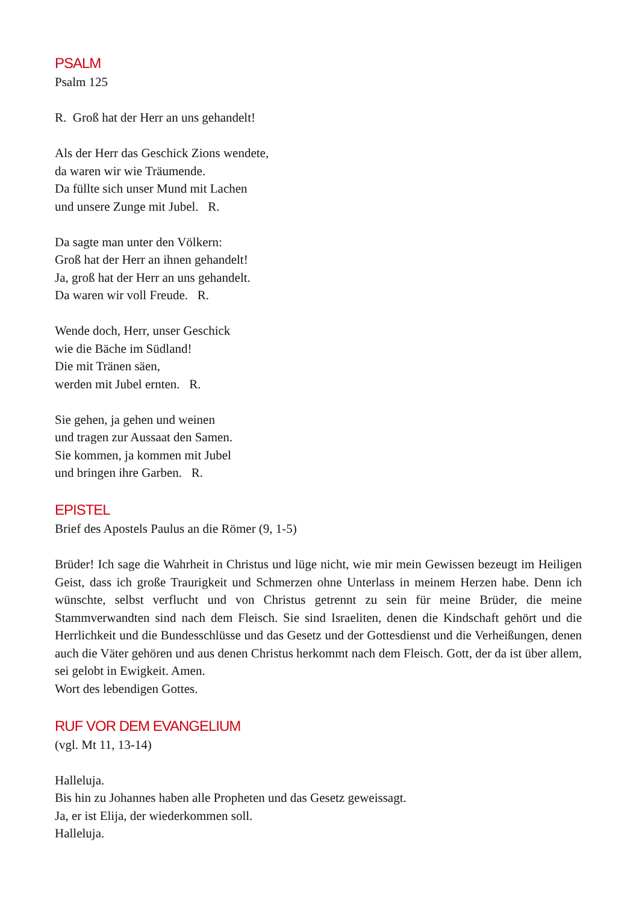PSALM
Psalm 125
R. Groß hat der Herr an uns gehandelt!
Als der Herr das Geschick Zions wendete,
da waren wir wie Träumende.
Da füllte sich unser Mund mit Lachen
und unsere Zunge mit Jubel. R.
Da sagte man unter den Völkern:
Groß hat der Herr an ihnen gehandelt!
Ja, groß hat der Herr an uns gehandelt.
Da waren wir voll Freude. R.
Wende doch, Herr, unser Geschick
wie die Bäche im Südland!
Die mit Tränen säen,
werden mit Jubel ernten. R.
Sie gehen, ja gehen und weinen
und tragen zur Aussaat den Samen.
Sie kommen, ja kommen mit Jubel
und bringen ihre Garben. R.
EPISTEL
Brief des Apostels Paulus an die Römer (9, 1-5)
Brüder! Ich sage die Wahrheit in Christus und lüge nicht, wie mir mein Gewissen bezeugt im Heiligen Geist, dass ich große Traurigkeit und Schmerzen ohne Unterlass in meinem Herzen habe. Denn ich wünschte, selbst verflucht und von Christus getrennt zu sein für meine Brüder, die meine Stammverwandten sind nach dem Fleisch. Sie sind Israeliten, denen die Kindschaft gehört und die Herrlichkeit und die Bundesschlüsse und das Gesetz und der Gottesdienst und die Verheißungen, denen auch die Väter gehören und aus denen Christus herkommt nach dem Fleisch. Gott, der da ist über allem, sei gelobt in Ewigkeit. Amen.
Wort des lebendigen Gottes.
RUF VOR DEM EVANGELIUM
(vgl. Mt 11, 13-14)
Halleluja.
Bis hin zu Johannes haben alle Propheten und das Gesetz geweissagt.
Ja, er ist Elija, der wiederkommen soll.
Halleluja.